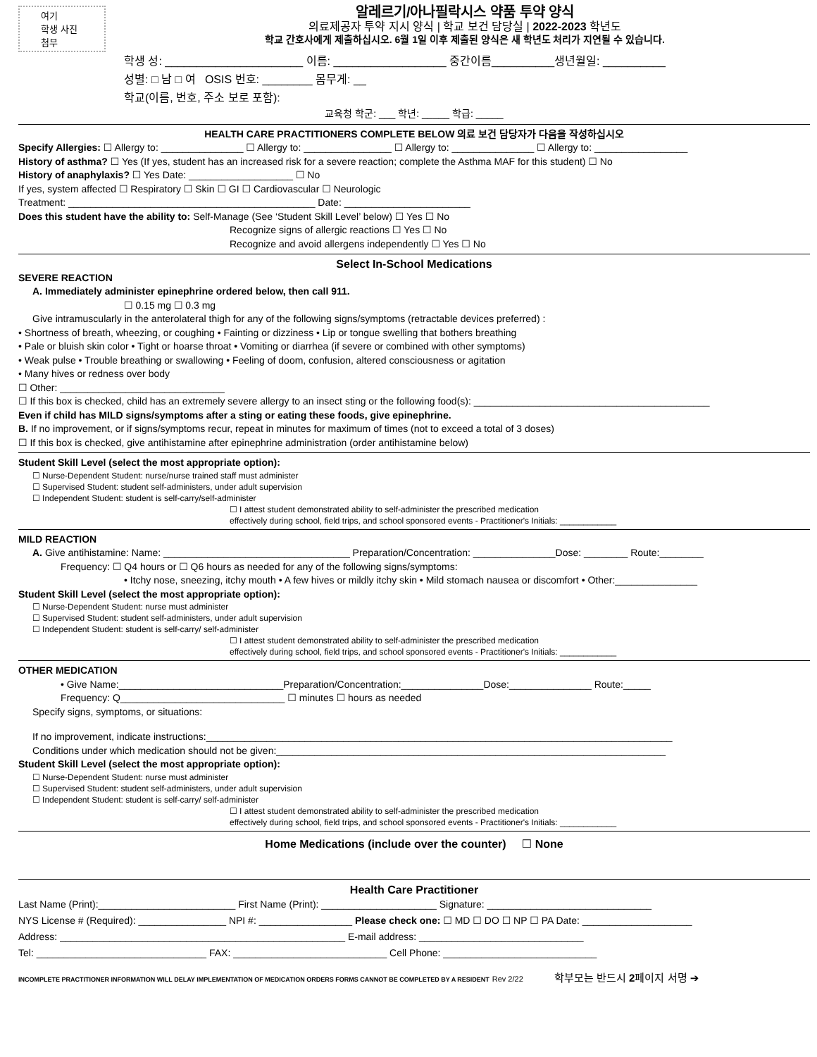여기
학생 사진
첨부
알레르기/아나필락시스 약품 투약 양식
의료제공자 투약 지시 양식 | 학교 보건 담당실 | 2022-2023 학년도
학교 간호사에게 제출하십시오. 6월 1일 이후 제출된 양식은 새 학년도 처리가 지연될 수 있습니다.
학생 성: ______________________ 이름: __________________ 중간이름__________생년월일: __________
성별: □ 남 □ 여 OSIS 번호: ________ 몸무게: __
학교(이름, 번호, 주소 보로 포함):
교육청 학군: ___ 학년: _____ 학급: _____
HEALTH CARE PRACTITIONERS COMPLETE BELOW 의료 보건 담당자가 다음을 작성하십시오
Specify Allergies: ☐ Allergy to: _______________ ☐ Allergy to: ________________ ☐ Allergy to: _______________ ☐ Allergy to: _________________
History of asthma? ☐ Yes (If yes, student has an increased risk for a severe reaction; complete the Asthma MAF for this student) ☐ No
History of anaphylaxis? ☐ Yes Date: ___________________ ☐ No
If yes, system affected ☐ Respiratory ☐ Skin ☐ GI ☐ Cardiovascular ☐ Neurologic
Treatment: _____________________________________________ Date: _______________________
Does this student have the ability to: Self-Manage (See ‘Student Skill Level’ below) ☐ Yes ☐ No
Recognize signs of allergic reactions ☐ Yes ☐ No
Recognize and avoid allergens independently ☐ Yes ☐ No
Select In-School Medications
SEVERE REACTION
A. Immediately administer epinephrine ordered below, then call 911.
☐ 0.15 mg ☐ 0.3 mg
Give intramuscularly in the anterolateral thigh for any of the following signs/symptoms (retractable devices preferred) :
• Shortness of breath, wheezing, or coughing • Fainting or dizziness • Lip or tongue swelling that bothers breathing
• Pale or bluish skin color • Tight or hoarse throat • Vomiting or diarrhea (if severe or combined with other symptoms)
• Weak pulse • Trouble breathing or swallowing • Feeling of doom, confusion, altered consciousness or agitation
• Many hives or redness over body
☐ Other: ______________________________
☐ If this box is checked, child has an extremely severe allergy to an insect sting or the following food(s): ___________________________________________
Even if child has MILD signs/symptoms after a sting or eating these foods, give epinephrine.
B. If no improvement, or if signs/symptoms recur, repeat in minutes for maximum of times (not to exceed a total of 3 doses)
☐ If this box is checked, give antihistamine after epinephrine administration (order antihistamine below)
Student Skill Level (select the most appropriate option):
☐ Nurse-Dependent Student: nurse/nurse trained staff must administer
☐ Supervised Student: student self-administers, under adult supervision
☐ Independent Student: student is self-carry/self-administer
☐ I attest student demonstrated ability to self-administer the prescribed medication
effectively during school, field trips, and school sponsored events - Practitioner's Initials: ____________
MILD REACTION
A. Give antihistamine: Name: __________________________________ Preparation/Concentration: _______________Dose: ________ Route:________
Frequency: ☐ Q4 hours or ☐ Q6 hours as needed for any of the following signs/symptoms:
• Itchy nose, sneezing, itchy mouth • A few hives or mildly itchy skin • Mild stomach nausea or discomfort • Other:_______________
Student Skill Level (select the most appropriate option):
☐ Nurse-Dependent Student: nurse must administer
☐ Supervised Student: student self-administers, under adult supervision
☐ Independent Student: student is self-carry/ self-administer
☐ I attest student demonstrated ability to self-administer the prescribed medication
effectively during school, field trips, and school sponsored events - Practitioner's Initials: ____________
OTHER MEDICATION
• Give Name:______________________________Preparation/Concentration:_______________Dose:_______________ Route:_____
Frequency: Q______________________________ ☐ minutes ☐ hours as needed
Specify signs, symptoms, or situations:
If no improvement, indicate instructions:_____________________________________________________________________________________
Conditions under which medication should not be given:_______________________________________________________________________
Student Skill Level (select the most appropriate option):
☐ Nurse-Dependent Student: nurse must administer
☐ Supervised Student: student self-administers, under adult supervision
☐ Independent Student: student is self-carry/ self-administer
☐ I attest student demonstrated ability to self-administer the prescribed medication
effectively during school, field trips, and school sponsored events - Practitioner's Initials: ____________
Home Medications (include over the counter) ☐ None
Health Care Practitioner
Last Name (Print):_________________________ First Name (Print): _____________________ Signature: ______________________________
NYS License # (Required): ________________ NPI #: _________________ Please check one: ☐ MD ☐ DO ☐ NP ☐ PA Date: ____________________
Address: ____________________________________________________ E-mail address: ______________________________
Tel: _______________________________ FAX: ____________________________ Cell Phone: ____________________________
INCOMPLETE PRACTITIONER INFORMATION WILL DELAY IMPLEMENTATION OF MEDICATION ORDERS FORMS CANNOT BE COMPLETED BY A RESIDENT Rev 2/22 학부모는 반드시 2페이지 서명 ➔